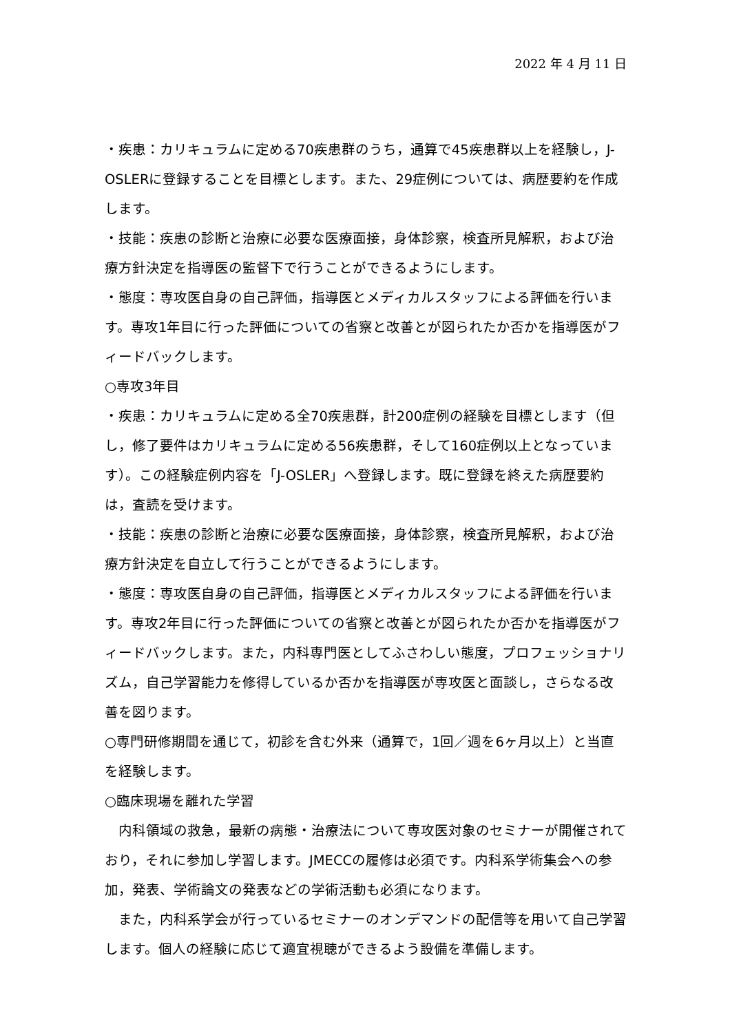2022 年 4 月 11 日
・疾患：カリキュラムに定める70疾患群のうち，通算で45疾患群以上を経験し，J-OSLERに登録することを目標とします。また、29症例については、病歴要約を作成します。
・技能：疾患の診断と治療に必要な医療面接，身体診察，検査所見解釈，および治療方針決定を指導医の監督下で行うことができるようにします。
・態度：専攻医自身の自己評価，指導医とメディカルスタッフによる評価を行います。専攻1年目に行った評価についての省察と改善とが図られたか否かを指導医がフィードバックします。
○専攻3年目
・疾患：カリキュラムに定める全70疾患群，計200症例の経験を目標とします（但し，修了要件はカリキュラムに定める56疾患群，そして160症例以上となっています）。この経験症例内容を「J-OSLER」へ登録します。既に登録を終えた病歴要約は，査読を受けます。
・技能：疾患の診断と治療に必要な医療面接，身体診察，検査所見解釈，および治療方針決定を自立して行うことができるようにします。
・態度：専攻医自身の自己評価，指導医とメディカルスタッフによる評価を行います。専攻2年目に行った評価についての省察と改善とが図られたか否かを指導医がフィードバックします。また，内科専門医としてふさわしい態度，プロフェッショナリズム，自己学習能力を修得しているか否かを指導医が専攻医と面談し，さらなる改善を図ります。
○専門研修期間を通じて，初診を含む外来（通算で，1回／週を6ヶ月以上）と当直を経験します。
○臨床現場を離れた学習
内科領域の救急，最新の病態・治療法について専攻医対象のセミナーが開催されており，それに参加し学習します。JMECCの履修は必須です。内科系学術集会への参加，発表、学術論文の発表などの学術活動も必須になります。
また，内科系学会が行っているセミナーのオンデマンドの配信等を用いて自己学習します。個人の経験に応じて適宜視聴ができるよう設備を準備します。